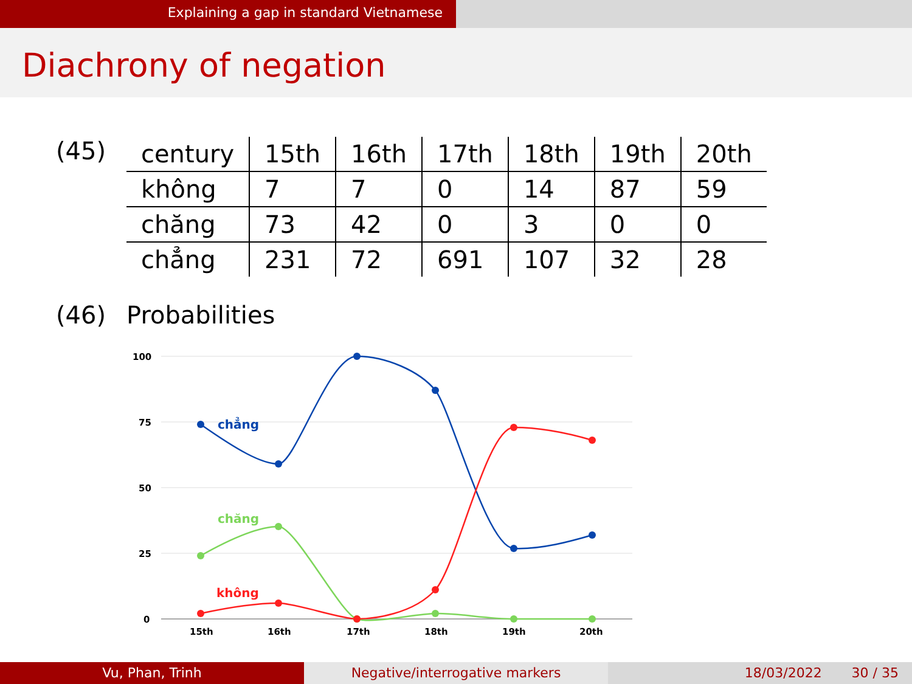Explaining a gap in standard Vietnamese
Diachrony of negation
(45)
| century | 15th | 16th | 17th | 18th | 19th | 20th |
| không | 7 | 7 | 0 | 14 | 87 | 59 |
| chăng | 73 | 42 | 0 | 3 | 0 | 0 |
| chẳng | 231 | 72 | 691 | 107 | 32 | 28 |
(46) Probabilities
100
75
50
25
0
15th
16th
17th
18th
19th
20th
chẳng
chăng
không
Vu, Phan, Trinh Negative/interrogative markers 18/03/2022 30 / 35